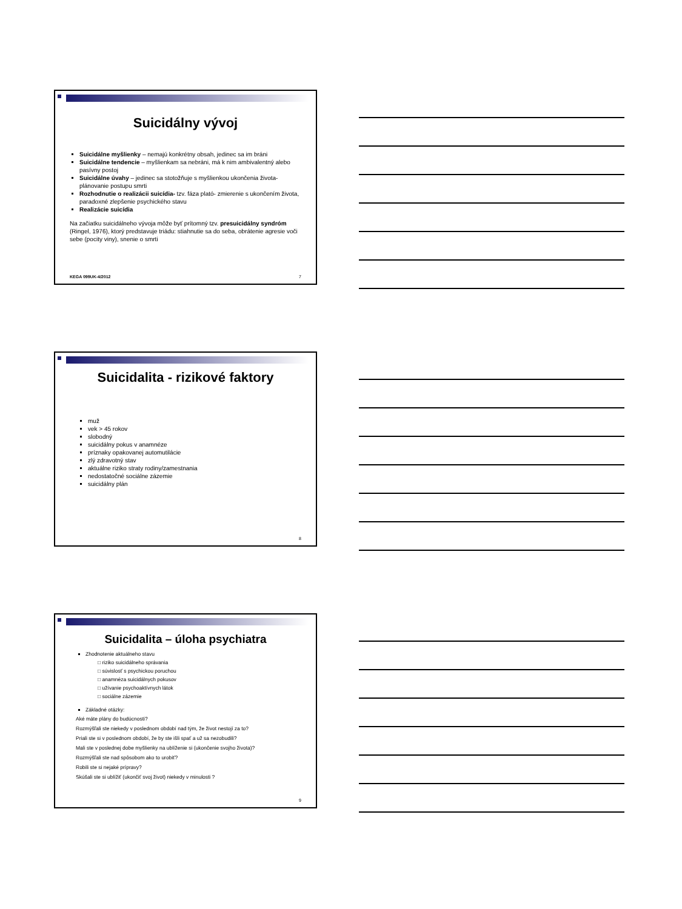Suicidálny vývoj
Suicidálne myšlienky – nemajú konkrétny obsah, jedinec sa im bráni
Suicidálne tendencie – myšlienkam sa nebráni, má k nim ambivalentný alebo pasívny postoj
Suicidálne úvahy – jedinec sa stotožňuje s myšlienkou ukončenia života- plánovanie postupu smrti
Rozhodnutie o realizácii suicídia- tzv. fáza plató- zmierenie s ukončením života, paradoxné zlepšenie psychického stavu
Realizácie suicídia
Na začiatku suicidálneho vývoja môže byť prítomný tzv. presuicidálny syndróm (Ringel, 1976), ktorý predstavuje triádu: stiahnutie sa do seba, obrátenie agresie voči sebe (pocity viny), snenie o smrti
KEGA 099UK-4/2012 7
Suicidalita - rizikové faktory
muž
vek > 45 rokov
slobodný
suicidálny pokus v anamnéze
príznaky opakovanej automutilácie
zlý zdravotný stav
aktuálne riziko straty rodiny/zamestnania
nedostatočné sociálne zázemie
suicidálny plán
8
Suicidalita – úloha psychiatra
Zhodnotenie aktuálneho stavu
□ riziko suicidálneho správania
□ súvislosť s psychickou poruchou
□ anamnéza suicidálnych pokusov
□ užívanie psychoaktívnych látok
□ sociálne zázemie
Základné otázky:
Aké máte plány do budúcnosti?
Rozmýšľali ste niekedy v poslednom období nad tým, že život nestojí za to?
Priali ste si v poslednom období, že by ste išli spať a už sa nezobudili?
Mali ste v poslednej dobe myšlienky na ublíženie si (ukončenie svojho života)?
Rozmýšľali ste nad spôsobom ako to urobiť?
Robili ste si nejaké prípravy?
Skúšali ste si ublížiť (ukončiť svoj život) niekedy v minulosti ?
9